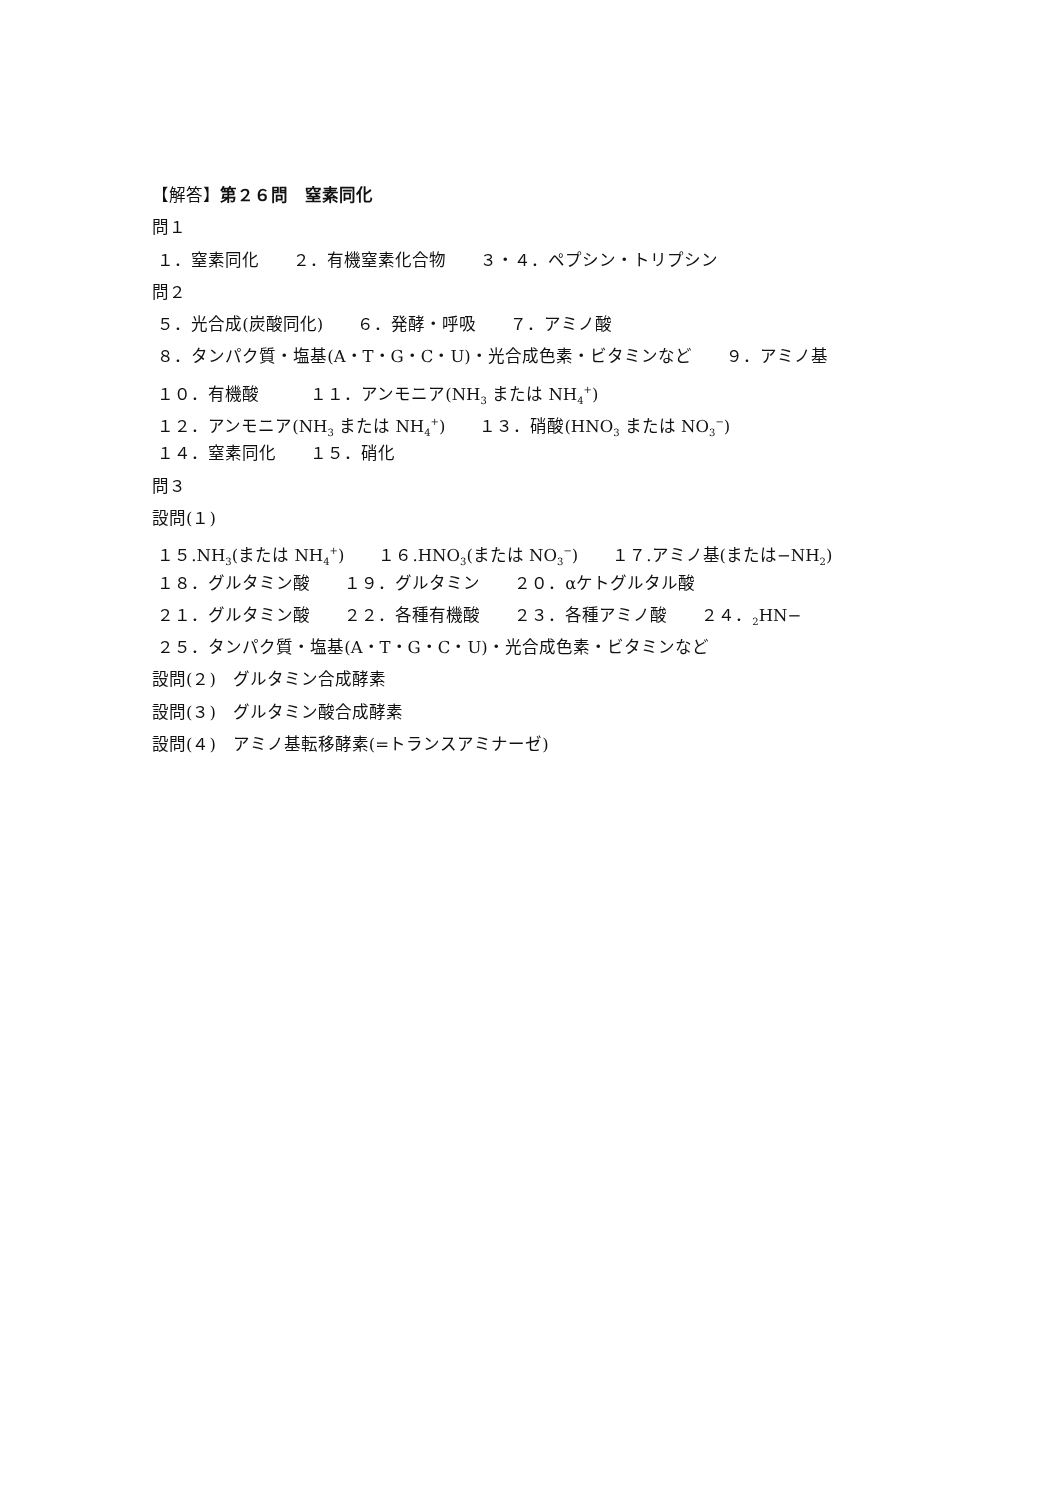【解答】第２６問　窒素同化
問１
１．窒素同化　　２．有機窒素化合物　　３・４．ペプシン・トリプシン
問２
５．光合成(炭酸同化)　　６．発酵・呼吸　　７．アミノ酸
８．タンパク質・塩基(A・T・G・C・U)・光合成色素・ビタミンなど　　９．アミノ基
１０．有機酸　　　１１．アンモニア(NH<sub>3</sub> または NH<sub>4</sub><sup>+</sup>)
１２．アンモニア(NH<sub>3</sub> または NH<sub>4</sub><sup>+</sup>)　　１３．硝酸(HNO<sub>3</sub> または NO<sub>3</sub><sup>−</sup>)
１４．窒素同化　　１５．硝化
問３
設問(１)
１５.NH<sub>3</sub>(または NH<sub>4</sub><sup>+</sup>)　　１６.HNO<sub>3</sub>(または NO<sub>3</sub><sup>−</sup>)　　１７.アミノ基(または−NH<sub>2</sub>)
１８．グルタミン酸　　１９．グルタミン　　２０．αケトグルタル酸
２１．グルタミン酸　　２２．各種有機酸　　２３．各種アミノ酸　　２４．<sub>2</sub>HN−
２５．タンパク質・塩基(A・T・G・C・U)・光合成色素・ビタミンなど
設問(２)　グルタミン合成酵素
設問(３)　グルタミン酸合成酵素
設問(４)　アミノ基転移酵素(=トランスアミナーゼ)